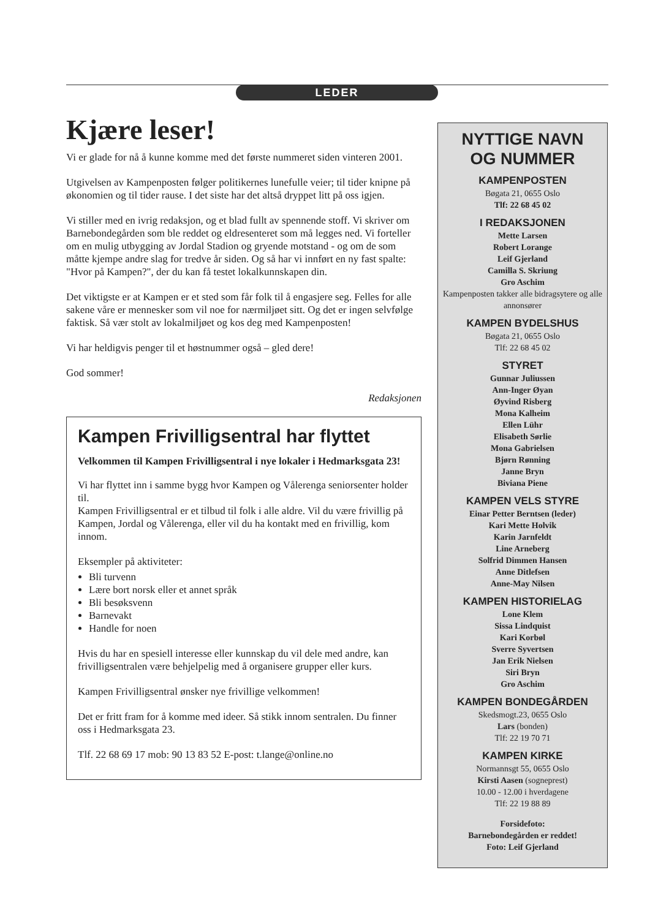LEDER
Kjære leser!
Vi er glade for nå å kunne komme med det første nummeret siden vinteren 2001.
Utgivelsen av Kampenposten følger politikernes lunefulle veier; til tider knipne på økonomien og til tider rause. I det siste har det altså dryppet litt på oss igjen.
Vi stiller med en ivrig redaksjon, og et blad fullt av spennende stoff. Vi skriver om Barnebondegården som ble reddet og eldresenteret som må legges ned. Vi forteller om en mulig utbygging av Jordal Stadion og gryende motstand - og om de som måtte kjempe andre slag for tredve år siden. Og så har vi innført en ny fast spalte: "Hvor på Kampen?", der du kan få testet lokalkunnskapen din.
Det viktigste er at Kampen er et sted som får folk til å engasjere seg. Felles for alle sakene våre er mennesker som vil noe for nærmiljøet sitt. Og det er ingen selvfølge faktisk. Så vær stolt av lokalmiljøet og kos deg med Kampenposten!
Vi har heldigvis penger til et høstnummer også – gled dere!
God sommer!
Redaksjonen
Kampen Frivilligsentral har flyttet
Velkommen til Kampen Frivilligsentral i nye lokaler i Hedmarksgata 23!
Vi har flyttet inn i samme bygg hvor Kampen og Vålerenga seniorsenter holder til.
Kampen Frivilligsentral er et tilbud til folk i alle aldre. Vil du være frivillig på Kampen, Jordal og Vålerenga, eller vil du ha kontakt med en frivillig, kom innom.
Eksempler på aktiviteter:
Bli turvenn
Lære bort norsk eller et annet språk
Bli besøksvenn
Barnevakt
Handle for noen
Hvis du har en spesiell interesse eller kunnskap du vil dele med andre, kan frivilligsentralen være behjelpelig med å organisere grupper eller kurs.
Kampen Frivilligsentral ønsker nye frivillige velkommen!
Det er fritt fram for å komme med ideer. Så stikk innom sentralen. Du finner oss i Hedmarksgata 23.
Tlf. 22 68 69 17 mob: 90 13 83 52 E-post: t.lange@online.no
NYTTIGE NAVN
OG NUMMER
KAMPENPOSTEN
Bøgata 21, 0655 Oslo
Tlf: 22 68 45 02
I REDAKSJONEN
Mette Larsen
Robert Lorange
Leif Gjerland
Camilla S. Skriung
Gro Aschim
Kampenposten takker alle bidragsytere og alle annonsører
KAMPEN BYDELSHUS
Bøgata 21, 0655 Oslo
Tlf: 22 68 45 02
STYRET
Gunnar Juliussen
Ann-Inger Øyan
Øyvind Risberg
Mona Kalheim
Ellen Lühr
Elisabeth Sørlie
Mona Gabrielsen
Bjørn Rønning
Janne Bryn
Biviana Piene
KAMPEN VELS STYRE
Einar Petter Berntsen (leder)
Kari Mette Holvik
Karin Jarnfeldt
Line Arneberg
Solfrid Dimmen Hansen
Anne Ditlefsen
Anne-May Nilsen
KAMPEN HISTORIELAG
Lone Klem
Sissa Lindquist
Kari Korbøl
Sverre Syvertsen
Jan Erik Nielsen
Siri Bryn
Gro Aschim
KAMPEN BONDEGÅRDEN
Skedsmogt.23, 0655 Oslo
Lars (bonden)
Tlf: 22 19 70 71
KAMPEN KIRKE
Normannsgt 55, 0655 Oslo
Kirsti Aasen (sogneprest)
10.00 - 12.00 i hverdagene
Tlf: 22 19 88 89
Forsidefoto:
Barnebondegården er reddet!
Foto: Leif Gjerland